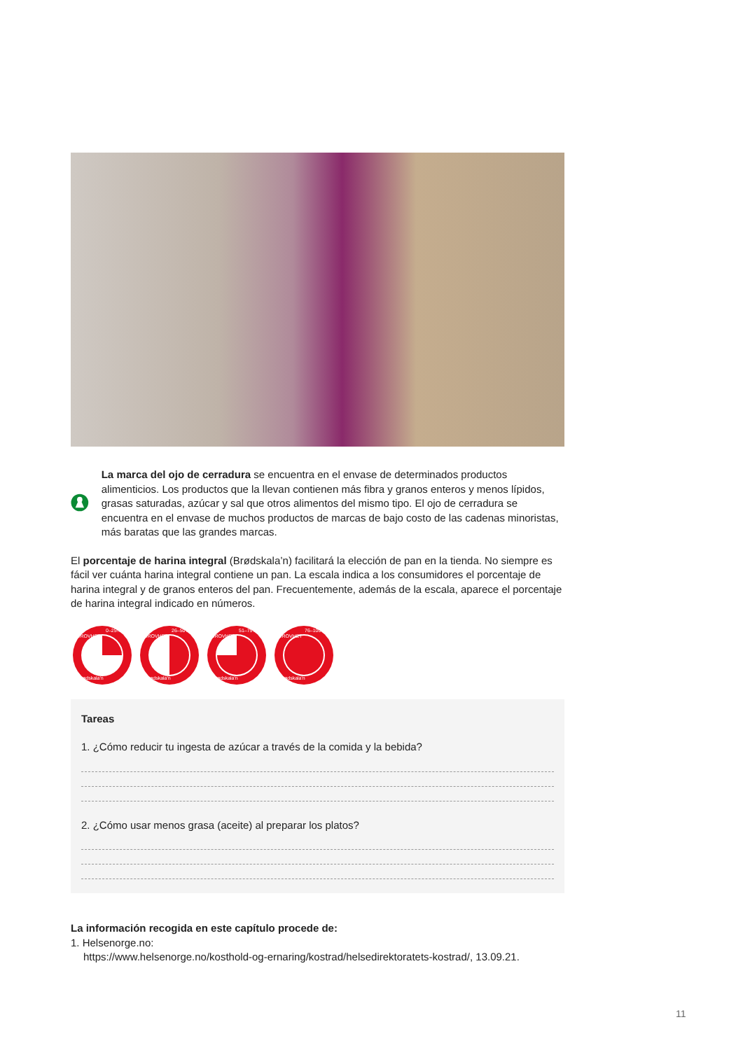La marca del ojo de cerradura se encuentra en el envase de determinados productos alimenticios. Los productos que la llevan contienen más fibra y granos enteros y menos lípidos, grasas saturadas, azúcar y sal que otros alimentos del mismo tipo. El ojo de cerradura se encuentra en el envase de muchos productos de marcas de bajo costo de las cadenas minoristas, más baratas que las grandes marcas.
El porcentaje de harina integral (Brødskala’n) facilitará la elección de pan en la tienda. No siempre es fácil ver cuánta harina integral contiene un pan. La escala indica a los consumidores el porcentaje de harina integral y de granos enteros del pan. Frecuentemente, además de la escala, aparece el porcentaje de harina integral indicado en números.
Brødskala'n
0–25%
GROVHET
Brødskala'n
26–50%
GROVHET
Brødskala'n
51–75%
GROVHET
Brødskala'n
76–100%
GROVHET
Tareas
1. ¿Cómo reducir tu ingesta de azúcar a través de la comida y la bebida?
2. ¿Cómo usar menos grasa (aceite) al preparar los platos?
La información recogida en este capítulo procede de:
1. Helsenorge.no:
https://www.helsenorge.no/kosthold-og-ernaring/kostrad/helsedirektoratets-kostrad/, 13.09.21.
11